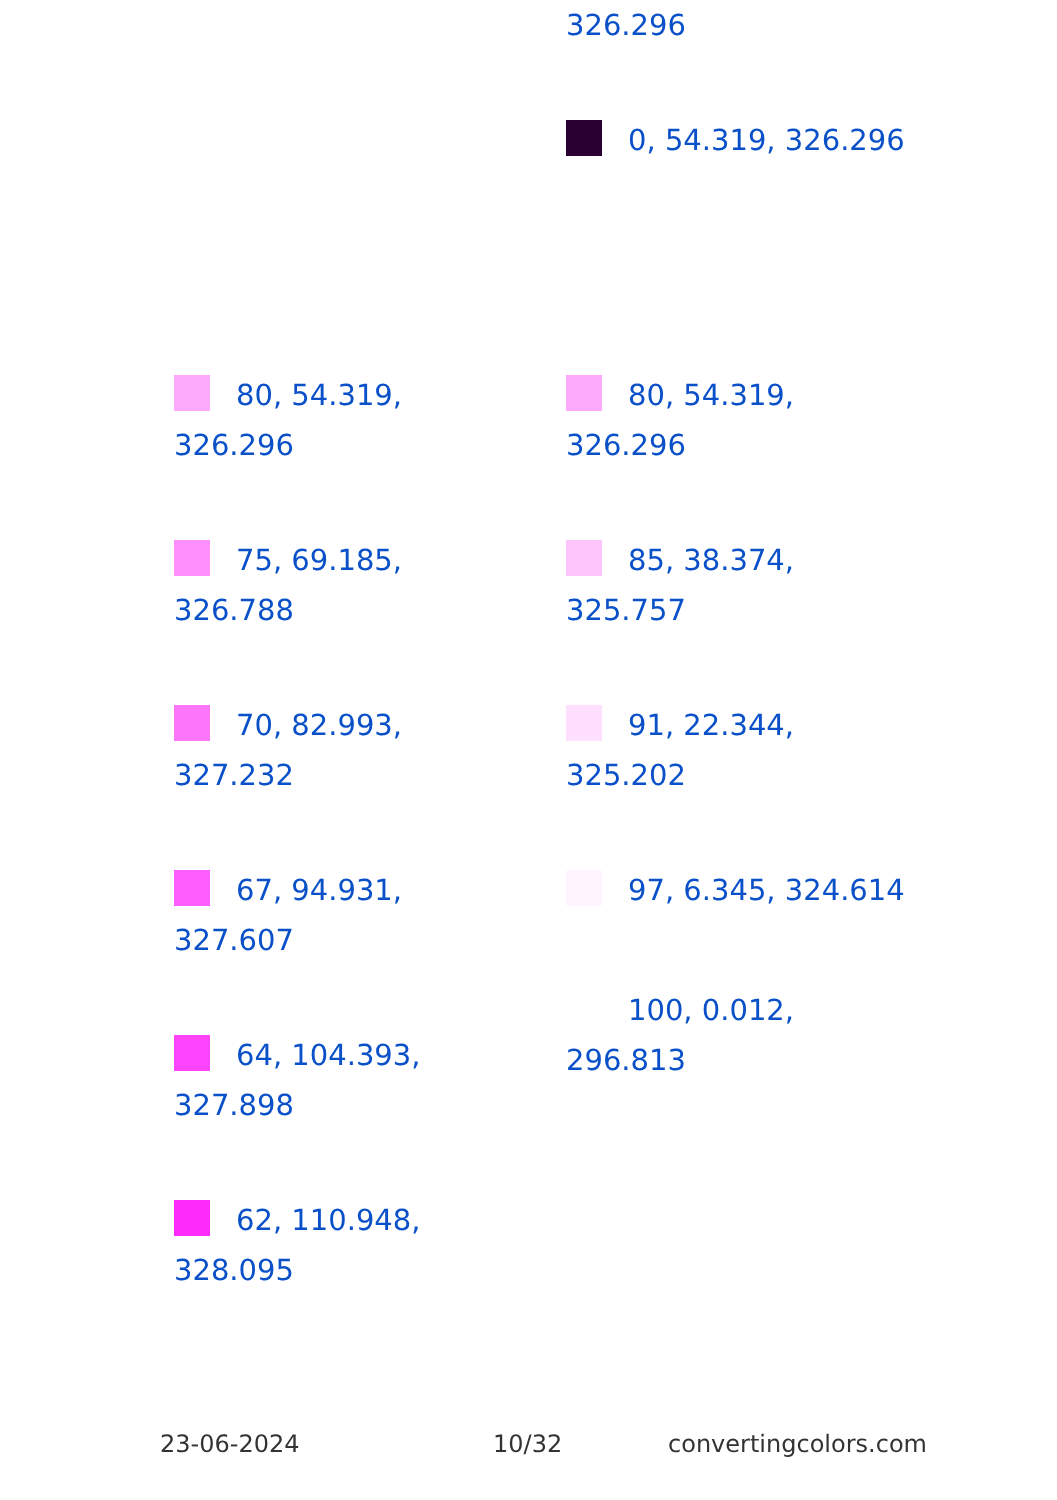326.296
0, 54.319, 326.296
80, 54.319, 326.296
80, 54.319, 326.296
75, 69.185, 326.788
85, 38.374, 325.757
70, 82.993, 327.232
91, 22.344, 325.202
67, 94.931, 327.607
97, 6.345, 324.614
100, 0.012, 296.813
64, 104.393, 327.898
62, 110.948, 328.095
23-06-2024 10/32 convertingcolors.com